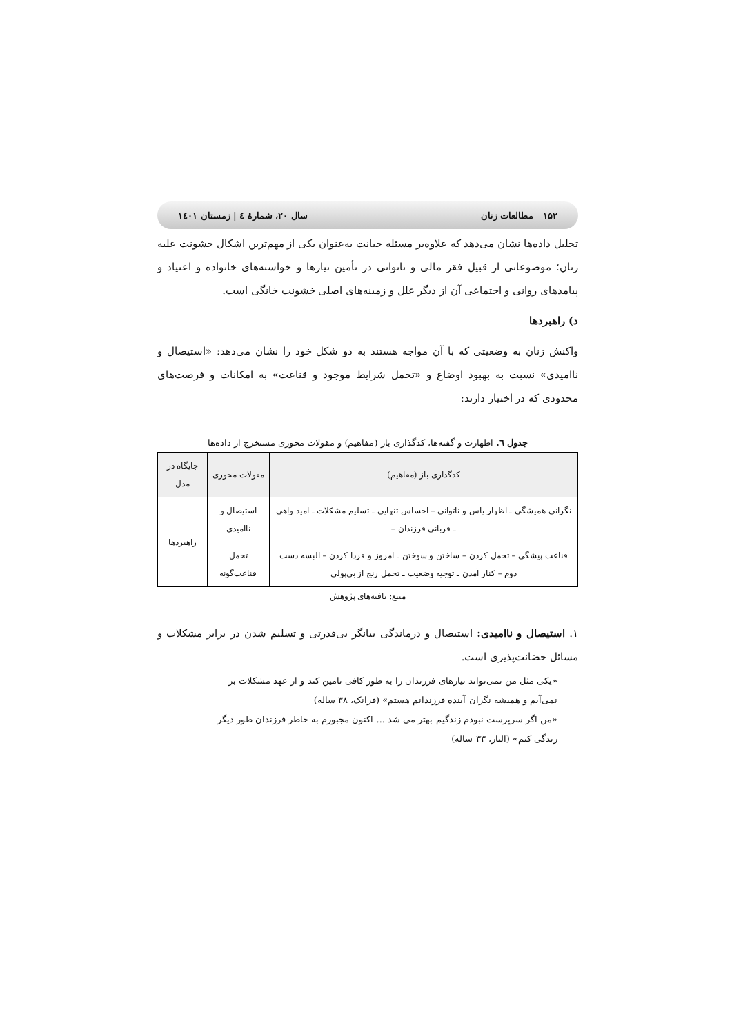۱۵۲ مطالعات زنان سال ۲۰، شمارۀ ٤ | زمستان ۱٤۰۱
تحلیل داده‌ها نشان می‌دهد که علاوه‌بر مسئله خیانت به‌عنوان یکی از مهم‌ترین اشکال خشونت علیه زنان؛ موضوعاتی از قبیل فقر مالی و ناتوانی در تأمین نیازها و خواسته‌های خانواده و اعتیاد و پیامدهای روانی و اجتماعی آن از دیگر علل و زمینه‌های اصلی خشونت خانگی است.
د) راهبردها
واکنش زنان به وضعیتی که با آن مواجه هستند به دو شکل خود را نشان می‌دهد: «استیصال و ناامیدی» نسبت به بهبود اوضاع و «تحمل شرایط موجود و قناعت» به امکانات و فرصت‌های محدودی که در اختیار دارند:
جدول ٦. اظهارت و گفته‌ها، کدگذاری باز (مفاهیم) و مقولات محوری مستخرج از داده‌ها
| کدگذاری باز (مفاهیم) | مقولات محوری | جایگاه در مدل |
| --- | --- | --- |
| نگرانی همیشگی ـ اظهار یاس و ناتوانی – احساس تنهایی ـ تسلیم مشکلات ـ امید واهی ـ قربانی فرزندان – | استیصال و ناامیدی | راهبردها |
| قناعت پیشگی – تحمل کردن – ساختن و سوختن ـ امروز و فردا کردن – البسه دست دوم – کنار آمدن ـ توجیه وضعیت ـ تحمل رنج از بی‌پولی | تحمل قناعت‌گونه | |
منبع: یافته‌های پژوهش
۱. استیصال و ناامیدی: استیصال و درماندگی بیانگر بی‌قدرتی و تسلیم شدن در برابر مشکلات و مسائل حضانت‌پذیری است.
«یکی مثل من نمی‌تواند نیازهای فرزندان را به طور کافی تامین کند و از عهد مشکلات بر نمی‌آیم و همیشه نگران آینده فرزندانم هستم» (فرانک، ۳۸ ساله)
«من اگر سرپرست نبودم زندگیم بهتر می شد ... اکنون مجبورم به خاطر فرزندان طور دیگر زندگی کنم» (الناز، ۳۳ ساله)